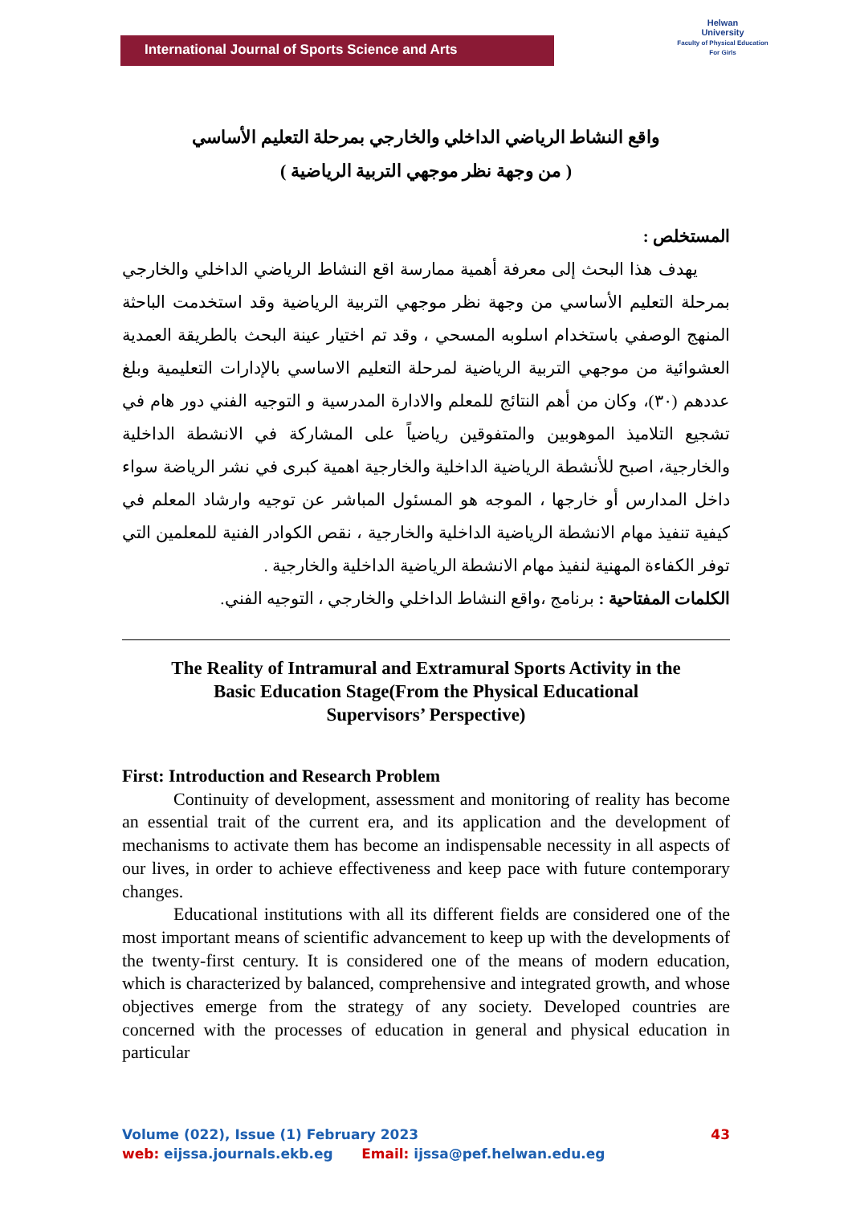International Journal of Sports Science and Arts
Helwan
University
Faculty of Physical Education
For Girls
واقع النشاط الرياضي الداخلي والخارجي بمرحلة التعليم الأساسي
( من وجهة نظر موجهي التربية الرياضية )
المستخلص :
يهدف هذا البحث إلى معرفة أهمية ممارسة اقع النشاط الرياضي الداخلي والخارجي بمرحلة التعليم الأساسي من وجهة نظر موجهي التربية الرياضية وقد استخدمت الباحثة المنهج الوصفي باستخدام اسلوبه المسحي ، وقد تم اختيار عينة البحث بالطريقة العمدية العشوائية من موجهي التربية الرياضية لمرحلة التعليم الاساسي بالإدارات التعليمية وبلغ عددهم (٣٠)، وكان من أهم النتائج للمعلم والادارة المدرسية و التوجيه الفني دور هام في تشجيع التلاميذ الموهوبين والمتفوقين رياضياً على المشاركة في الانشطة الداخلية والخارجية، اصبح للأنشطة الرياضية الداخلية والخارجية اهمية كبرى في نشر الرياضة سواء داخل المدارس أو خارجها ، الموجه هو المسئول المباشر عن توجيه وارشاد المعلم في كيفية تنفيذ مهام الانشطة الرياضية الداخلية والخارجية ، نقص الكوادر الفنية للمعلمين التي توفر الكفاءة المهنية لنفيذ مهام الانشطة الرياضية الداخلية والخارجية .
الكلمات المفتاحية : برنامج ،واقع النشاط الداخلي والخارجي ، التوجيه الفني.
The Reality of Intramural and Extramural Sports Activity in the Basic Education Stage(From the Physical Educational Supervisors’ Perspective)
First: Introduction and Research Problem
Continuity of development, assessment and monitoring of reality has become an essential trait of the current era, and its application and the development of mechanisms to activate them has become an indispensable necessity in all aspects of our lives, in order to achieve effectiveness and keep pace with future contemporary changes.
Educational institutions with all its different fields are considered one of the most important means of scientific advancement to keep up with the developments of the twenty-first century. It is considered one of the means of modern education, which is characterized by balanced, comprehensive and integrated growth, and whose objectives emerge from the strategy of any society. Developed countries are concerned with the processes of education in general and physical education in particular
Volume (022), Issue (1) February 2023 43
web: eijssa.journals.ekb.eg Email: ijssa@pef.helwan.edu.eg